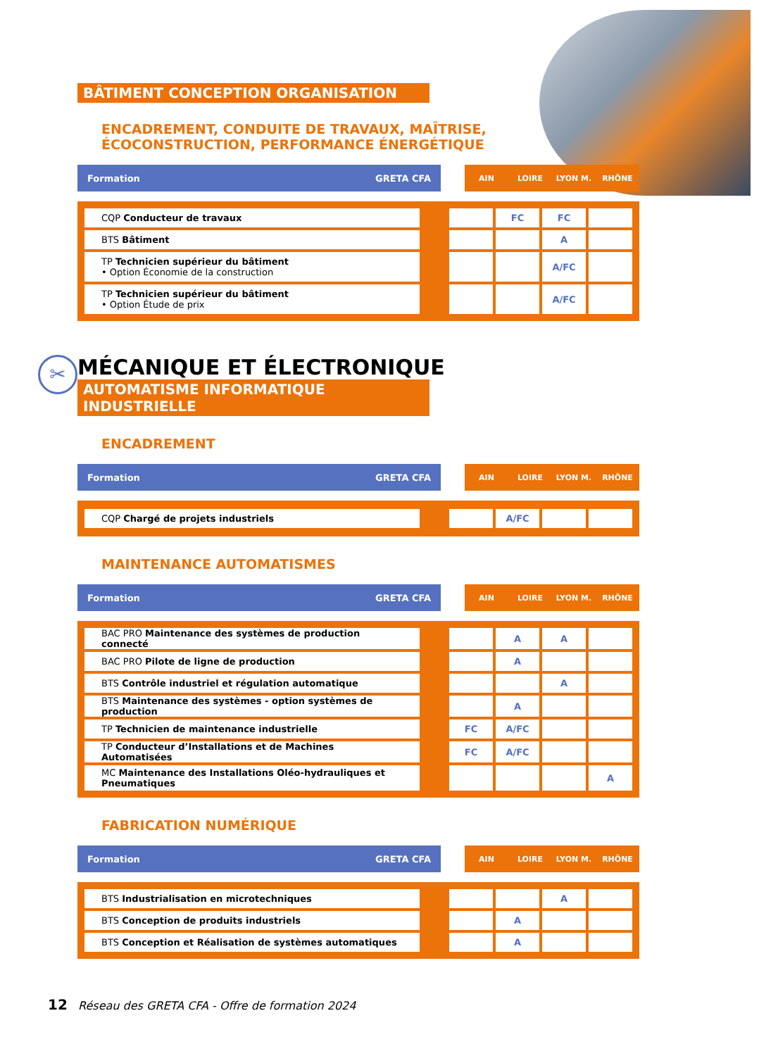BÂTIMENT CONCEPTION ORGANISATION
ENCADREMENT, CONDUITE DE TRAVAUX, MAÎTRISE,
ÉCOCONSTRUCTION, PERFORMANCE ÉNERGÉTIQUE
| Formation | GRETA CFA | | AIN | LOIRE | LYON M. | RHÔNE |
| CQP Conducteur de travaux | | | FC | FC | |
| BTS Bâtiment | | | | A | |
| TP Technicien supérieur du bâtiment • Option Économie de la construction | | | | A/FC | |
| TP Technicien supérieur du bâtiment • Option Étude de prix | | | | A/FC | |
✂
MÉCANIQUE ET ÉLECTRONIQUE
AUTOMATISME INFORMATIQUE INDUSTRIELLE
ENCADREMENT
| Formation | GRETA CFA | | AIN | LOIRE | LYON M. | RHÔNE |
| CQP Chargé de projets industriels | | | A/FC | | |
MAINTENANCE AUTOMATISMES
| Formation | GRETA CFA | | AIN | LOIRE | LYON M. | RHÔNE |
| BAC PRO Maintenance des systèmes de production connecté | | | A | A | |
| BAC PRO Pilote de ligne de production | | | A | | |
| BTS Contrôle industriel et régulation automatique | | | | A | |
| BTS Maintenance des systèmes - option systèmes de production | | | A | | |
| TP Technicien de maintenance industrielle | | FC | A/FC | | |
| TP Conducteur d’Installations et de Machines Automatisées | | FC | A/FC | | |
| MC Maintenance des Installations Oléo-hydrauliques et Pneumatiques | | | | | A |
FABRICATION NUMÉRIQUE
| Formation | GRETA CFA | | AIN | LOIRE | LYON M. | RHÔNE |
| BTS Industrialisation en microtechniques | | | | A | |
| BTS Conception de produits industriels | | | A | | |
| BTS Conception et Réalisation de systèmes automatiques | | | A | | |
12 Réseau des GRETA CFA - Offre de formation 2024